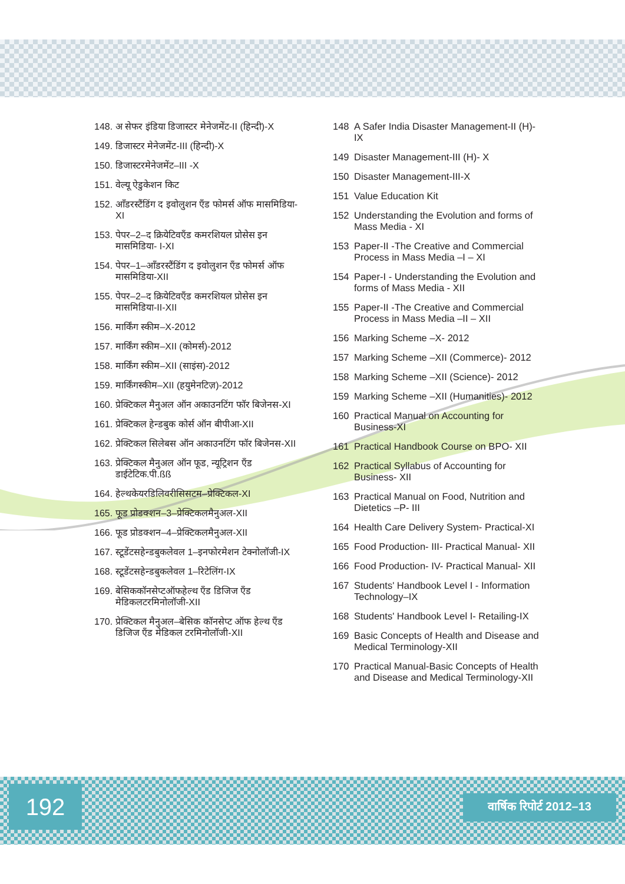148. अ सेफर इंडिया डिजास्टर मेनेजमेंट-II (हिन्दी)-X
149. डिजास्टर मेनेजमेंट-III (हिन्दी)-X
150. डिजास्टरमेनेजमेंट–III -X
151. वेल्यू ऐडुकेशन किट
152. ऑंडरस्टैंडिंग द इवोलुशन ऍंड फोमर्स ऑफ मासमिडिया-XI
153. पेपर–2–द क्रियेटिवऍंड कमरशियल प्रोसेस इन मासमिडिया- I-XI
154. पेपर–1–ऑंडरस्टैंडिंग द इवोलुशन ऍंड फोमर्स ऑफ मासमिडिया-XII
155. पेपर–2–द क्रियेटिवऍंड कमरशियल प्रोसेस इन मासमिडिया-II-XII
156. मार्किंग स्कीम–X-2012
157. मार्किंग स्कीम–XII (कोमर्स)-2012
158. मार्किंग स्कीम–XII (साइंस)-2012
159. मार्किंगस्कीम–XII (हयुमेनटिज़)-2012
160. प्रेक्टिकल मैनुअल ऑन अकाउनटिंग फॉर बिजेनस-XI
161. प्रेक्टिकल हेन्डबुक कोर्स ऑन बीपीआ-XII
162. प्रेक्टिकल सिलेबस ऑन अकाउनटिंग फॉर बिजेनस-XII
163. प्रेक्टिकल मैनुअल ऑन फूड, न्यूट्रिशन ऍंड डाईटेटिक.पी.ßß
164. हेल्थकेयरडिलिवरीसिसटम–प्रेक्टिकल-XI
165. फूड प्रोडक्शन–3–प्रेक्टिकलमैनुअल-XII
166. फूड प्रोडक्शन–4–प्रेक्टिकलमैनुअल-XII
167. स्टूडेंटसहेन्डबुकलेवल 1–इनफोरमेशन टेक्नोलॉजी-IX
168. स्टूडेंटसहेन्डबुकलेवल 1–रिटेलिंग-IX
169. बेसिककॉनसेप्टऑफहेल्थ ऍंड डिजिज ऍंड मेडिकलटरमिनोलॉजी-XII
170. प्रेक्टिकल मैनुअल–बेसिक कॉनसेप्ट ऑफ हेल्थ ऍंड डिजिज ऍंड मेडिकल टरमिनोलॉजी-XII
148 A Safer India Disaster Management-II (H)-IX
149 Disaster Management-III (H)- X
150 Disaster Management-III-X
151 Value Education Kit
152 Understanding the Evolution and forms of Mass Media - XI
153 Paper-II -The Creative and Commercial Process in Mass Media –I – XI
154 Paper-I - Understanding the Evolution and forms of Mass Media - XII
155 Paper-II -The Creative and Commercial Process in Mass Media –II – XII
156 Marking Scheme –X- 2012
157 Marking Scheme –XII (Commerce)- 2012
158 Marking Scheme –XII (Science)- 2012
159 Marking Scheme –XII (Humanities)- 2012
160 Practical Manual on Accounting for Business-XI
161 Practical Handbook Course on BPO- XII
162 Practical Syllabus of Accounting for Business- XII
163 Practical Manual on Food, Nutrition and Dietetics –P- III
164 Health Care Delivery System- Practical-XI
165 Food Production- III- Practical Manual- XII
166 Food Production- IV- Practical Manual- XII
167 Students' Handbook Level I - Information Technology–IX
168 Students' Handbook Level I- Retailing-IX
169 Basic Concepts of Health and Disease and Medical Terminology-XII
170 Practical Manual-Basic Concepts of Health and Disease and Medical Terminology-XII
192
वार्षिक रिपोर्ट 2012–13